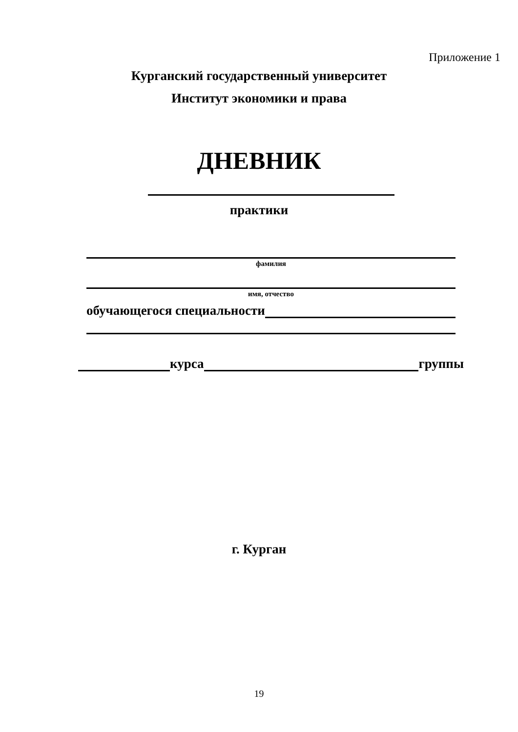Приложение 1
Курганский государственный университет
Институт экономики и права
ДНЕВНИК
практики
фамилия
имя, отчество
обучающегося специальности
курса группы
г. Курган
19